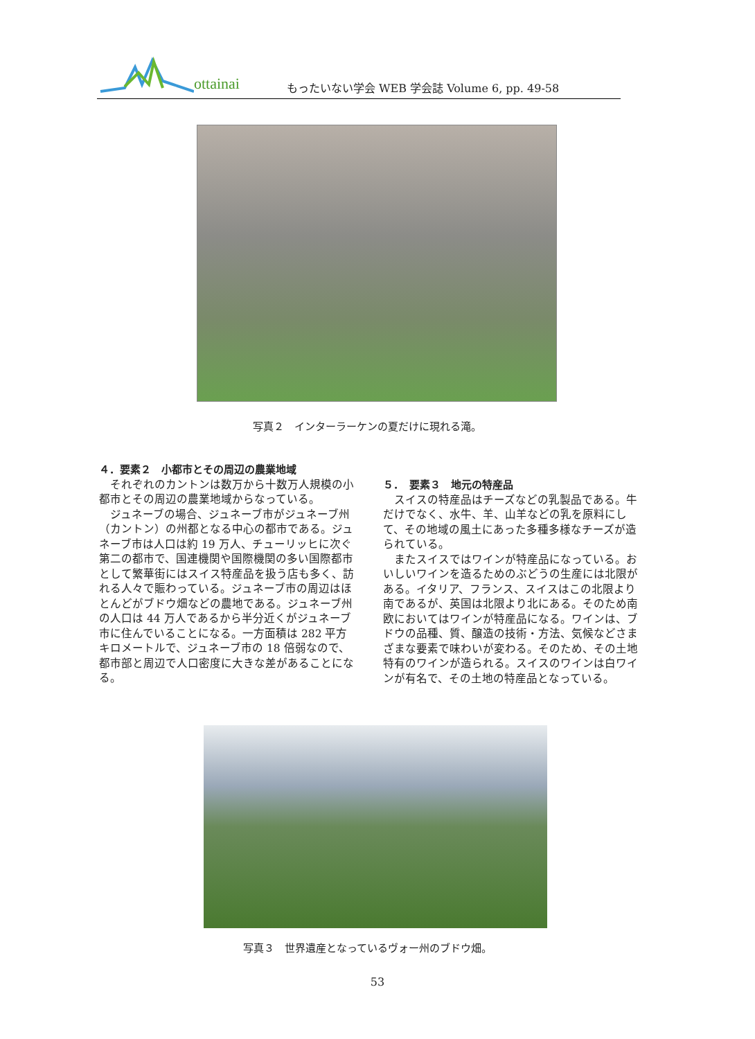ottainai
もったいない学会 WEB 学会誌 Volume 6, pp. 49-58
写真２　インターラーケンの夏だけに現れる滝。
４．要素２　小都市とその周辺の農業地域
それぞれのカントンは数万から十数万人規模の小都市とその周辺の農業地域からなっている。
ジュネーブの場合、ジュネーブ市がジュネーブ州（カントン）の州都となる中心の都市である。ジュネーブ市は人口は約 19 万人、チューリッヒに次ぐ第二の都市で、国連機関や国際機関の多い国際都市として繁華街にはスイス特産品を扱う店も多く、訪れる人々で賑わっている。ジュネーブ市の周辺はほとんどがブドウ畑などの農地である。ジュネーブ州の人口は 44 万人であるから半分近くがジュネーブ市に住んでいることになる。一方面積は 282 平方キロメートルで、ジュネーブ市の 18 倍弱なので、都市部と周辺で人口密度に大きな差があることになる。
５．　要素３　地元の特産品
スイスの特産品はチーズなどの乳製品である。牛だけでなく、水牛、羊、山羊などの乳を原料にして、その地域の風土にあった多種多様なチーズが造られている。
またスイスではワインが特産品になっている。おいしいワインを造るためのぶどうの生産には北限がある。イタリア、フランス、スイスはこの北限より南であるが、英国は北限より北にある。そのため南欧においてはワインが特産品になる。ワインは、ブドウの品種、質、醸造の技術・方法、気候などさまざまな要素で味わいが変わる。そのため、その土地特有のワインが造られる。スイスのワインは白ワインが有名で、その土地の特産品となっている。
写真３　世界遺産となっているヴォー州のブドウ畑。
53